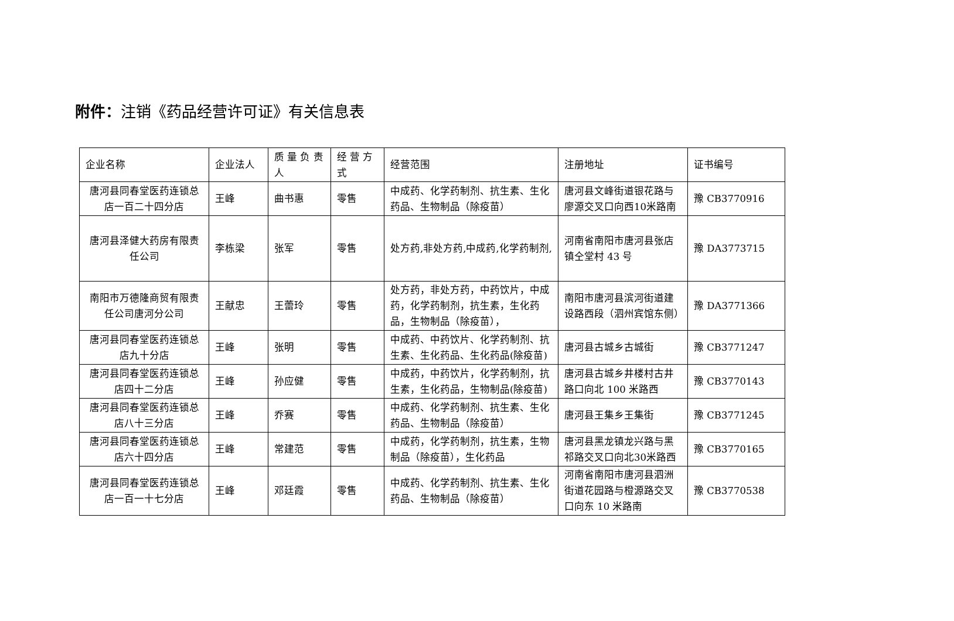附件：注销《药品经营许可证》有关信息表
| 企业名称 | 企业法人 | 质 量 负 责 人 | 经 营 方 式 | 经营范围 | 注册地址 | 证书编号 |
| 唐河县同春堂医药连锁总店一百二十四分店 | 王峰 | 曲书惠 | 零售 | 中成药、化学药制剂、抗生素、生化药品、生物制品（除疫苗） | 唐河县文峰街道银花路与廖源交叉口向西10米路南 | 豫 CB3770916 |
| 唐河县泽健大药房有限责任公司 | 李栋梁 | 张军 | 零售 | 处方药,非处方药,中成药,化学药制剂, | 河南省南阳市唐河县张店镇仝堂村 43 号 | 豫 DA3773715 |
| 南阳市万德隆商贸有限责任公司唐河分公司 | 王献忠 | 王蕾玲 | 零售 | 处方药，非处方药，中药饮片，中成药，化学药制剂，抗生素，生化药品，生物制品（除疫苗）， | 南阳市唐河县滨河街道建设路西段（泗州宾馆东侧） | 豫 DA3771366 |
| 唐河县同春堂医药连锁总店九十分店 | 王峰 | 张明 | 零售 | 中成药、中药饮片、化学药制剂、抗生素、生化药品、生化药品(除疫苗) | 唐河县古城乡古城街 | 豫 CB3771247 |
| 唐河县同春堂医药连锁总店四十二分店 | 王峰 | 孙应健 | 零售 | 中成药，中药饮片，化学药制剂，抗生素，生化药品，生物制品(除疫苗) | 唐河县古城乡井楼村古井路口向北 100 米路西 | 豫 CB3770143 |
| 唐河县同春堂医药连锁总店八十三分店 | 王峰 | 乔赛 | 零售 | 中成药、化学药制剂、抗生素、生化药品、生物制品（除疫苗） | 唐河县王集乡王集街 | 豫 CB3771245 |
| 唐河县同春堂医药连锁总店六十四分店 | 王峰 | 常建范 | 零售 | 中成药，化学药制剂，抗生素，生物制品（除疫苗），生化药品 | 唐河县黑龙镇龙兴路与黑祁路交叉口向北30米路西 | 豫 CB3770165 |
| 唐河县同春堂医药连锁总店一百一十七分店 | 王峰 | 邓廷霞 | 零售 | 中成药、化学药制剂、抗生素、生化药品、生物制品（除疫苗） | 河南省南阳市唐河县泗洲街道花园路与橙源路交叉口向东 10 米路南 | 豫 CB3770538 |